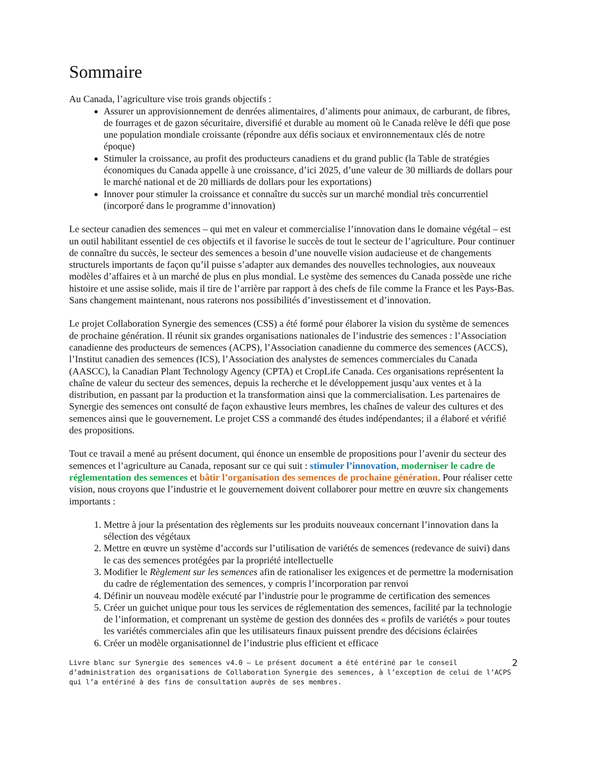Sommaire
Au Canada, l’agriculture vise trois grands objectifs :
Assurer un approvisionnement de denrées alimentaires, d’aliments pour animaux, de carburant, de fibres, de fourrages et de gazon sécuritaire, diversifié et durable au moment où le Canada relève le défi que pose une population mondiale croissante (répondre aux défis sociaux et environnementaux clés de notre époque)
Stimuler la croissance, au profit des producteurs canadiens et du grand public (la Table de stratégies économiques du Canada appelle à une croissance, d’ici 2025, d’une valeur de 30 milliards de dollars pour le marché national et de 20 milliards de dollars pour les exportations)
Innover pour stimuler la croissance et connaître du succès sur un marché mondial très concurrentiel (incorporé dans le programme d’innovation)
Le secteur canadien des semences – qui met en valeur et commercialise l’innovation dans le domaine végétal – est un outil habilitant essentiel de ces objectifs et il favorise le succès de tout le secteur de l’agriculture. Pour continuer de connaître du succès, le secteur des semences a besoin d’une nouvelle vision audacieuse et de changements structurels importants de façon qu’il puisse s’adapter aux demandes des nouvelles technologies, aux nouveaux modèles d’affaires et à un marché de plus en plus mondial. Le système des semences du Canada possède une riche histoire et une assise solide, mais il tire de l’arrière par rapport à des chefs de file comme la France et les Pays-Bas. Sans changement maintenant, nous raterons nos possibilités d’investissement et d’innovation.
Le projet Collaboration Synergie des semences (CSS) a été formé pour élaborer la vision du système de semences de prochaine génération. Il réunit six grandes organisations nationales de l’industrie des semences : l’Association canadienne des producteurs de semences (ACPS), l’Association canadienne du commerce des semences (ACCS), l’Institut canadien des semences (ICS), l’Association des analystes de semences commerciales du Canada (AASCC), la Canadian Plant Technology Agency (CPTA) et CropLife Canada. Ces organisations représentent la chaîne de valeur du secteur des semences, depuis la recherche et le développement jusqu’aux ventes et à la distribution, en passant par la production et la transformation ainsi que la commercialisation. Les partenaires de Synergie des semences ont consulté de façon exhaustive leurs membres, les chaînes de valeur des cultures et des semences ainsi que le gouvernement. Le projet CSS a commandé des études indépendantes; il a élaboré et vérifié des propositions.
Tout ce travail a mené au présent document, qui énonce un ensemble de propositions pour l’avenir du secteur des semences et l’agriculture au Canada, reposant sur ce qui suit : stimuler l’innovation, moderniser le cadre de réglementation des semences et bâtir l’organisation des semences de prochaine génération. Pour réaliser cette vision, nous croyons que l’industrie et le gouvernement doivent collaborer pour mettre en œuvre six changements importants :
1. Mettre à jour la présentation des règlements sur les produits nouveaux concernant l’innovation dans la sélection des végétaux
2. Mettre en œuvre un système d’accords sur l’utilisation de variétés de semences (redevance de suivi) dans le cas des semences protégées par la propriété intellectuelle
3. Modifier le Règlement sur les semences afin de rationaliser les exigences et de permettre la modernisation du cadre de réglementation des semences, y compris l’incorporation par renvoi
4. Définir un nouveau modèle exécuté par l’industrie pour le programme de certification des semences
5. Créer un guichet unique pour tous les services de réglementation des semences, facilité par la technologie de l’information, et comprenant un système de gestion des données des « profils de variétés » pour toutes les variétés commerciales afin que les utilisateurs finaux puissent prendre des décisions éclairées
6. Créer un modèle organisationnel de l’industrie plus efficient et efficace
Livre blanc sur Synergie des semences v4.0 – Le présent document a été entériné par le conseil d’administration des organisations de Collaboration Synergie des semences, à l’exception de celui de l’ACPS qui l’a entériné à des fins de consultation auprès de ses membres.
2